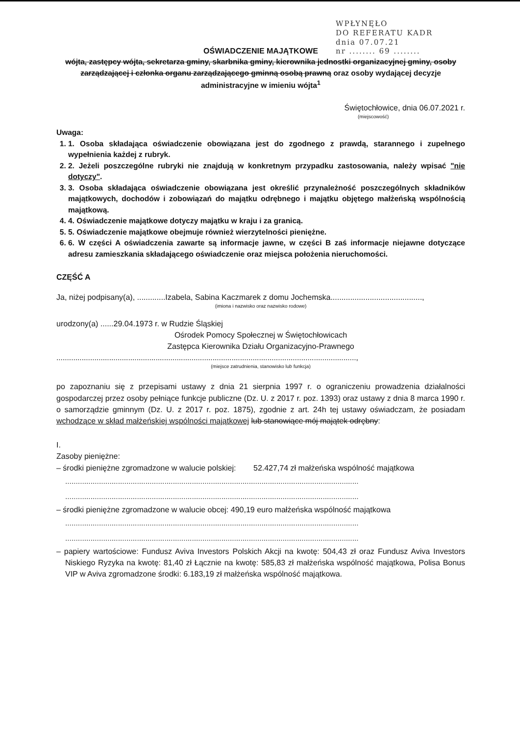WPŁYNĘŁO
DO REFERATU KADR
dnia 07.07.21
nr ........ 69 ........
OŚWIADCZENIE MAJĄTKOWE
wójta, zastępcy wójta, sekretarza gminy, skarbnika gminy, kierownika jednostki organizacyjnej gminy, osoby zarządzającej i członka organu zarządzającego gminną osobą prawną oraz osoby wydającej decyzje administracyjne w imieniu wójta<sup>1</sup>
Świętochłowice, dnia 06.07.2021 r.
(miejscowość)
Uwaga:
1. 1. Osoba składająca oświadczenie obowiązana jest do zgodnego z prawdą, starannego i zupełnego wypełnienia każdej z rubryk.
2. 2. Jeżeli poszczególne rubryki nie znajdują w konkretnym przypadku zastosowania, należy wpisać "nie dotyczy".
3. 3. Osoba składająca oświadczenie obowiązana jest określić przynależność poszczególnych składników majątkowych, dochodów i zobowiązań do majątku odrębnego i majątku objętego małżeńską wspólnością majątkową.
4. 4. Oświadczenie majątkowe dotyczy majątku w kraju i za granicą.
5. 5. Oświadczenie majątkowe obejmuje również wierzytelności pieniężne.
6. 6. W części A oświadczenia zawarte są informacje jawne, w części B zaś informacje niejawne dotyczące adresu zamieszkania składającego oświadczenie oraz miejsca położenia nieruchomości.
CZĘŚĆ A
Ja, niżej podpisany(a), .............Izabela, Sabina Kaczmarek z domu Jochemska..........................................,
(imiona i nazwisko oraz nazwisko rodowe)
urodzony(a) ......29.04.1973 r. w Rudzie Śląskiej
Ośrodek Pomocy Społecznej w Świętochłowicach
Zastępca Kierownika Działu Organizacyjno-Prawnego
..............................................................................................................................................,
(miejsce zatrudnienia, stanowisko lub funkcja)
po zapoznaniu się z przepisami ustawy z dnia 21 sierpnia 1997 r. o ograniczeniu prowadzenia działalności gospodarczej przez osoby pełniące funkcje publiczne (Dz. U. z 2017 r. poz. 1393) oraz ustawy z dnia 8 marca 1990 r. o samorządzie gminnym (Dz. U. z 2017 r. poz. 1875), zgodnie z art. 24h tej ustawy oświadczam, że posiadam wchodzące w skład małżeńskiej wspólności majątkowej lub stanowiące mój majątek odrębny:
I.
Zasoby pieniężne:
– środki pieniężne zgromadzone w walucie polskiej: 52.427,74 zł małżeńska wspólność majątkowa
...........................................................................................................................................
...........................................................................................................................................
– środki pieniężne zgromadzone w walucie obcej: 490,19 euro małżeńska wspólność majątkowa
...........................................................................................................................................
...........................................................................................................................................
– papiery wartościowe: Fundusz Aviva Investors Polskich Akcji na kwotę: 504,43 zł oraz Fundusz Aviva Investors Niskiego Ryzyka na kwotę: 81,40 zł Łącznie na kwotę: 585,83 zł małżeńska wspólność majątkowa, Polisa Bonus VIP w Aviva zgromadzone środki: 6.183,19 zł małżeńska wspólność majątkowa.